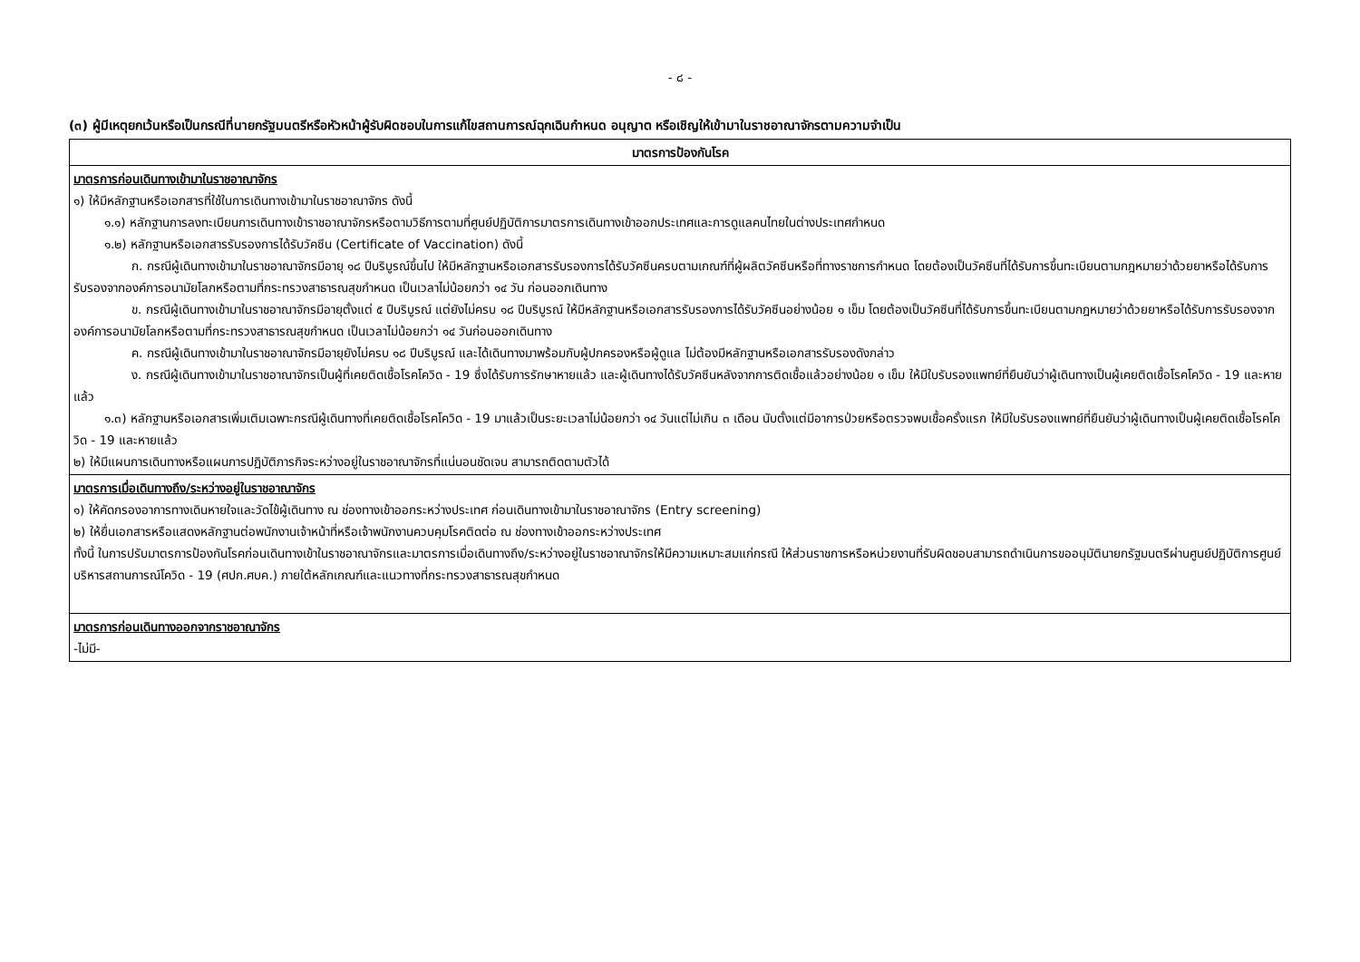- ๘ -
(๓) ผู้มีเหตุยกเว้นหรือเป็นกรณีที่นายกรัฐมนตรีหรือหัวหน้าผู้รับผิดชอบในการแก้ไขสถานการณ์ฉุกเฉินกำหนด อนุญาต หรือเชิญให้เข้ามาในราชอาณาจักรตามความจำเป็น
| มาตรการป้องกันโรค |
| --- |
| มาตรการก่อนเดินทางเข้ามาในราชอาณาจักร ๑) ให้มีหลักฐานหรือเอกสารที่ใช้ในการเดินทางเข้ามาในราชอาณาจักร ดังนี้ ๑.๑) หลักฐานการลงทะเบียนการเดินทางเข้าราชอาณาจักรหรือตามวิธีการตามที่ศูนย์ปฏิบัติการมาตรการเดินทางเข้าออกประเทศและการดูแลคนไทยในต่างประเทศกำหนด ๑.๒) หลักฐานหรือเอกสารรับรองการได้รับวัคซีน (Certificate of Vaccination) ดังนี้ ก. กรณีผู้เดินทางเข้ามาในราชอาณาจักรมีอายุ ๑๘ ปีบริบูรณ์ขึ้นไป ให้มีหลักฐานหรือเอกสารรับรองการได้รับวัคซีนครบตามเกณฑ์ที่ผู้ผลิตวัคซีนหรือที่ทางราชการกำหนด โดยต้องเป็นวัคซีนที่ได้รับการขึ้นทะเบียนตามกฎหมายว่าด้วยยาหรือได้รับการรับรองจากองค์การอนามัยโลกหรือตามที่กระทรวงสาธารณสุขกำหนด เป็นเวลาไม่น้อยกว่า ๑๔ วัน ก่อนออกเดินทาง ข. กรณีผู้เดินทางเข้ามาในราชอาณาจักรมีอายุตั้งแต่ ๕ ปีบริบูรณ์ แต่ยังไม่ครบ ๑๘ ปีบริบูรณ์ ให้มีหลักฐานหรือเอกสารรับรองการได้รับวัคซีนอย่างน้อย ๑ เข็ม โดยต้องเป็นวัคซีนที่ได้รับการขึ้นทะเบียนตามกฎหมายว่าด้วยยาหรือได้รับการรับรองจากองค์การอนามัยโลกหรือตามที่กระทรวงสาธารณสุขกำหนด เป็นเวลาไม่น้อยกว่า ๑๔ วันก่อนออกเดินทาง ค. กรณีผู้เดินทางเข้ามาในราชอาณาจักรมีอายุยังไม่ครบ ๑๘ ปีบริบูรณ์ และได้เดินทางมาพร้อมกับผู้ปกครองหรือผู้ดูแล ไม่ต้องมีหลักฐานหรือเอกสารรับรองดังกล่าว ง. กรณีผู้เดินทางเข้ามาในราชอาณาจักรเป็นผู้ที่เคยติดเชื้อโรคโควิด - 19 ซึ่งได้รับการรักษาหายแล้ว และผู้เดินทางได้รับวัคซีนหลังจากการติดเชื้อแล้วอย่างน้อย ๑ เข็ม ให้มีใบรับรองแพทย์ที่ยืนยันว่าผู้เดินทางเป็นผู้เคยติดเชื้อโรคโควิด - 19 และหายแล้ว ๑.๓) หลักฐานหรือเอกสารเพิ่มเติมเฉพาะกรณีผู้เดินทางที่เคยติดเชื้อโรคโควิด - 19 มาแล้วเป็นระยะเวลาไม่น้อยกว่า ๑๔ วันแต่ไม่เกิน ๓ เดือน นับตั้งแต่มีอาการป่วยหรือตรวจพบเชื้อครั้งแรก ให้มีใบรับรองแพทย์ที่ยืนยันว่าผู้เดินทางเป็นผู้เคยติดเชื้อโรคโควิด - 19 และหายแล้ว ๒) ให้มีแผนการเดินทางหรือแผนการปฏิบัติภารกิจระหว่างอยู่ในราชอาณาจักรที่แน่นอนชัดเจน สามารถติดตามตัวได้ |
| มาตรการเมื่อเดินทางถึง/ระหว่างอยู่ในราชอาณาจักร ๑) ให้คัดกรองอาการทางเดินหายใจและวัดไข้ผู้เดินทาง ณ ช่องทางเข้าออกระหว่างประเทศ ก่อนเดินทางเข้ามาในราชอาณาจักร (Entry screening) ๒) ให้ยื่นเอกสารหรือแสดงหลักฐานต่อพนักงานเจ้าหน้าที่หรือเจ้าพนักงานควบคุมโรคติดต่อ ณ ช่องทางเข้าออกระหว่างประเทศ ทั้งนี้ ในการปรับมาตรการป้องกันโรคก่อนเดินทางเข้าในราชอาณาจักรและมาตรการเมื่อเดินทางถึง/ระหว่างอยู่ในราชอาณาจักรให้มีความเหมาะสมแก่กรณี ให้ส่วนราชการหรือหน่วยงานที่รับผิดชอบสามารถดำเนินการขออนุมัตินายกรัฐมนตรีผ่านศูนย์ปฏิบัติการศูนย์บริหารสถานการณ์โควิด - 19 (ศปก.ศบค.) ภายใต้หลักเกณฑ์และแนวทางที่กระทรวงสาธารณสุขกำหนด |
| มาตรการก่อนเดินทางออกจากราชอาณาจักร -ไม่มี- |